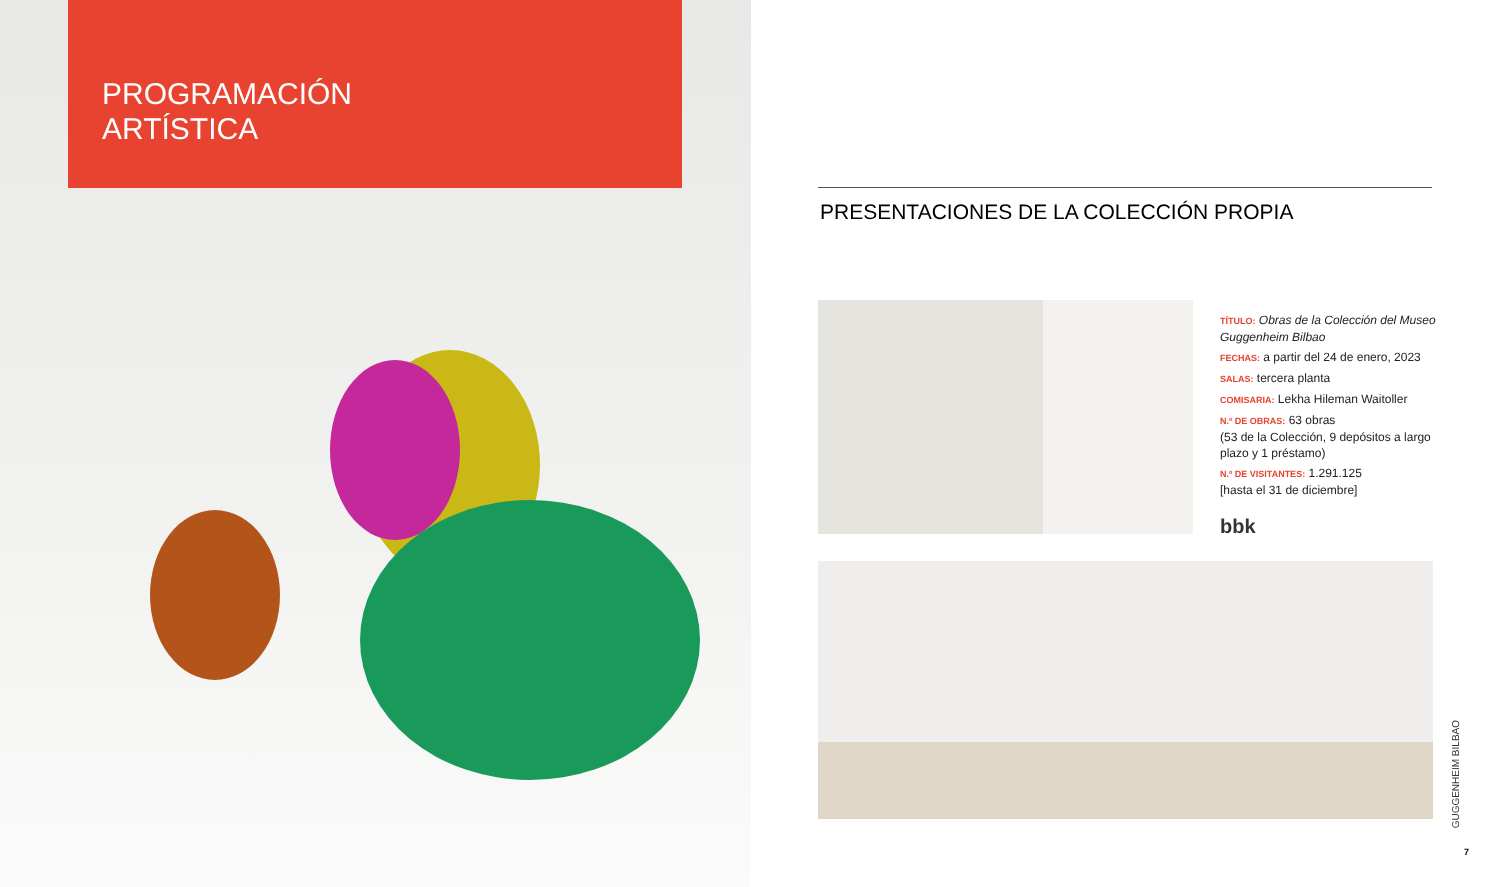PROGRAMACIÓN
ARTÍSTICA
PRESENTACIONES DE LA COLECCIÓN PROPIA
TÍTULO: Obras de la Colección del Museo Guggenheim Bilbao
FECHAS: a partir del 24 de enero, 2023
SALAS: tercera planta
COMISARIA: Lekha Hileman Waitoller
N.º DE OBRAS: 63 obras
(53 de la Colección, 9 depósitos a largo plazo y 1 préstamo)
N.º DE VISITANTES: 1.291.125
[hasta el 31 de diciembre]
bbk
GUGGENHEIM BILBAO
7